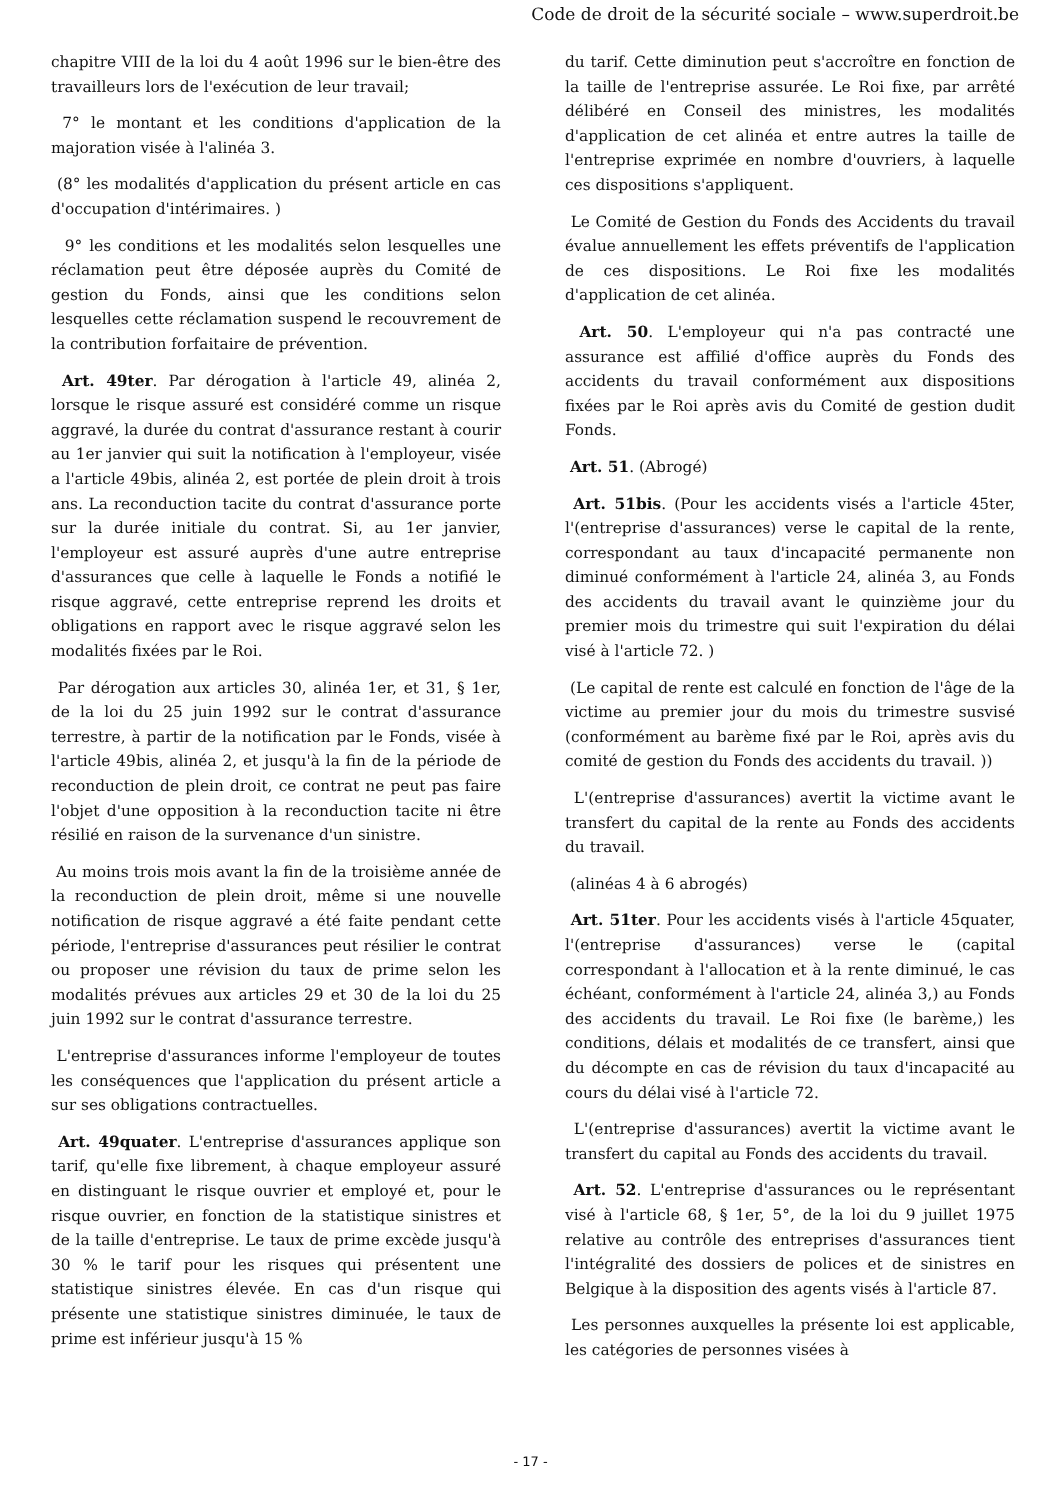Code de droit de la sécurité sociale – www.superdroit.be
chapitre VIII de la loi du 4 août 1996 sur le bien-être des travailleurs lors de l'exécution de leur travail;
7° le montant et les conditions d'application de la majoration visée à l'alinéa 3.
(8° les modalités d'application du présent article en cas d'occupation d'intérimaires. )
9° les conditions et les modalités selon lesquelles une réclamation peut être déposée auprès du Comité de gestion du Fonds, ainsi que les conditions selon lesquelles cette réclamation suspend le recouvrement de la contribution forfaitaire de prévention.
Art. 49ter. Par dérogation à l'article 49, alinéa 2, lorsque le risque assuré est considéré comme un risque aggravé, la durée du contrat d'assurance restant à courir au 1er janvier qui suit la notification à l'employeur, visée a l'article 49bis, alinéa 2, est portée de plein droit à trois ans. La reconduction tacite du contrat d'assurance porte sur la durée initiale du contrat. Si, au 1er janvier, l'employeur est assuré auprès d'une autre entreprise d'assurances que celle à laquelle le Fonds a notifié le risque aggravé, cette entreprise reprend les droits et obligations en rapport avec le risque aggravé selon les modalités fixées par le Roi.
Par dérogation aux articles 30, alinéa 1er, et 31, § 1er, de la loi du 25 juin 1992 sur le contrat d'assurance terrestre, à partir de la notification par le Fonds, visée à l'article 49bis, alinéa 2, et jusqu'à la fin de la période de reconduction de plein droit, ce contrat ne peut pas faire l'objet d'une opposition à la reconduction tacite ni être résilié en raison de la survenance d'un sinistre.
Au moins trois mois avant la fin de la troisième année de la reconduction de plein droit, même si une nouvelle notification de risque aggravé a été faite pendant cette période, l'entreprise d'assurances peut résilier le contrat ou proposer une révision du taux de prime selon les modalités prévues aux articles 29 et 30 de la loi du 25 juin 1992 sur le contrat d'assurance terrestre.
L'entreprise d'assurances informe l'employeur de toutes les conséquences que l'application du présent article a sur ses obligations contractuelles.
Art. 49quater. L'entreprise d'assurances applique son tarif, qu'elle fixe librement, à chaque employeur assuré en distinguant le risque ouvrier et employé et, pour le risque ouvrier, en fonction de la statistique sinistres et de la taille d'entreprise. Le taux de prime excède jusqu'à 30 % le tarif pour les risques qui présentent une statistique sinistres élevée. En cas d'un risque qui présente une statistique sinistres diminuée, le taux de prime est inférieur jusqu'à 15 %
du tarif. Cette diminution peut s'accroître en fonction de la taille de l'entreprise assurée. Le Roi fixe, par arrêté délibéré en Conseil des ministres, les modalités d'application de cet alinéa et entre autres la taille de l'entreprise exprimée en nombre d'ouvriers, à laquelle ces dispositions s'appliquent.
Le Comité de Gestion du Fonds des Accidents du travail évalue annuellement les effets préventifs de l'application de ces dispositions. Le Roi fixe les modalités d'application de cet alinéa.
Art. 50. L'employeur qui n'a pas contracté une assurance est affilié d'office auprès du Fonds des accidents du travail conformément aux dispositions fixées par le Roi après avis du Comité de gestion dudit Fonds.
Art. 51. (Abrogé)
Art. 51bis. (Pour les accidents visés a l'article 45ter, l'(entreprise d'assurances) verse le capital de la rente, correspondant au taux d'incapacité permanente non diminué conformément à l'article 24, alinéa 3, au Fonds des accidents du travail avant le quinzième jour du premier mois du trimestre qui suit l'expiration du délai visé à l'article 72. )
(Le capital de rente est calculé en fonction de l'âge de la victime au premier jour du mois du trimestre susvisé (conformément au barème fixé par le Roi, après avis du comité de gestion du Fonds des accidents du travail. ))
L'(entreprise d'assurances) avertit la victime avant le transfert du capital de la rente au Fonds des accidents du travail.
(alinéas 4 à 6 abrogés)
Art. 51ter. Pour les accidents visés à l'article 45quater, l'(entreprise d'assurances) verse le (capital correspondant à l'allocation et à la rente diminué, le cas échéant, conformément à l'article 24, alinéa 3,) au Fonds des accidents du travail. Le Roi fixe (le barème,) les conditions, délais et modalités de ce transfert, ainsi que du décompte en cas de révision du taux d'incapacité au cours du délai visé à l'article 72.
L'(entreprise d'assurances) avertit la victime avant le transfert du capital au Fonds des accidents du travail.
Art. 52. L'entreprise d'assurances ou le représentant visé à l'article 68, § 1er, 5°, de la loi du 9 juillet 1975 relative au contrôle des entreprises d'assurances tient l'intégralité des dossiers de polices et de sinistres en Belgique à la disposition des agents visés à l'article 87.
Les personnes auxquelles la présente loi est applicable, les catégories de personnes visées à
- 17 -